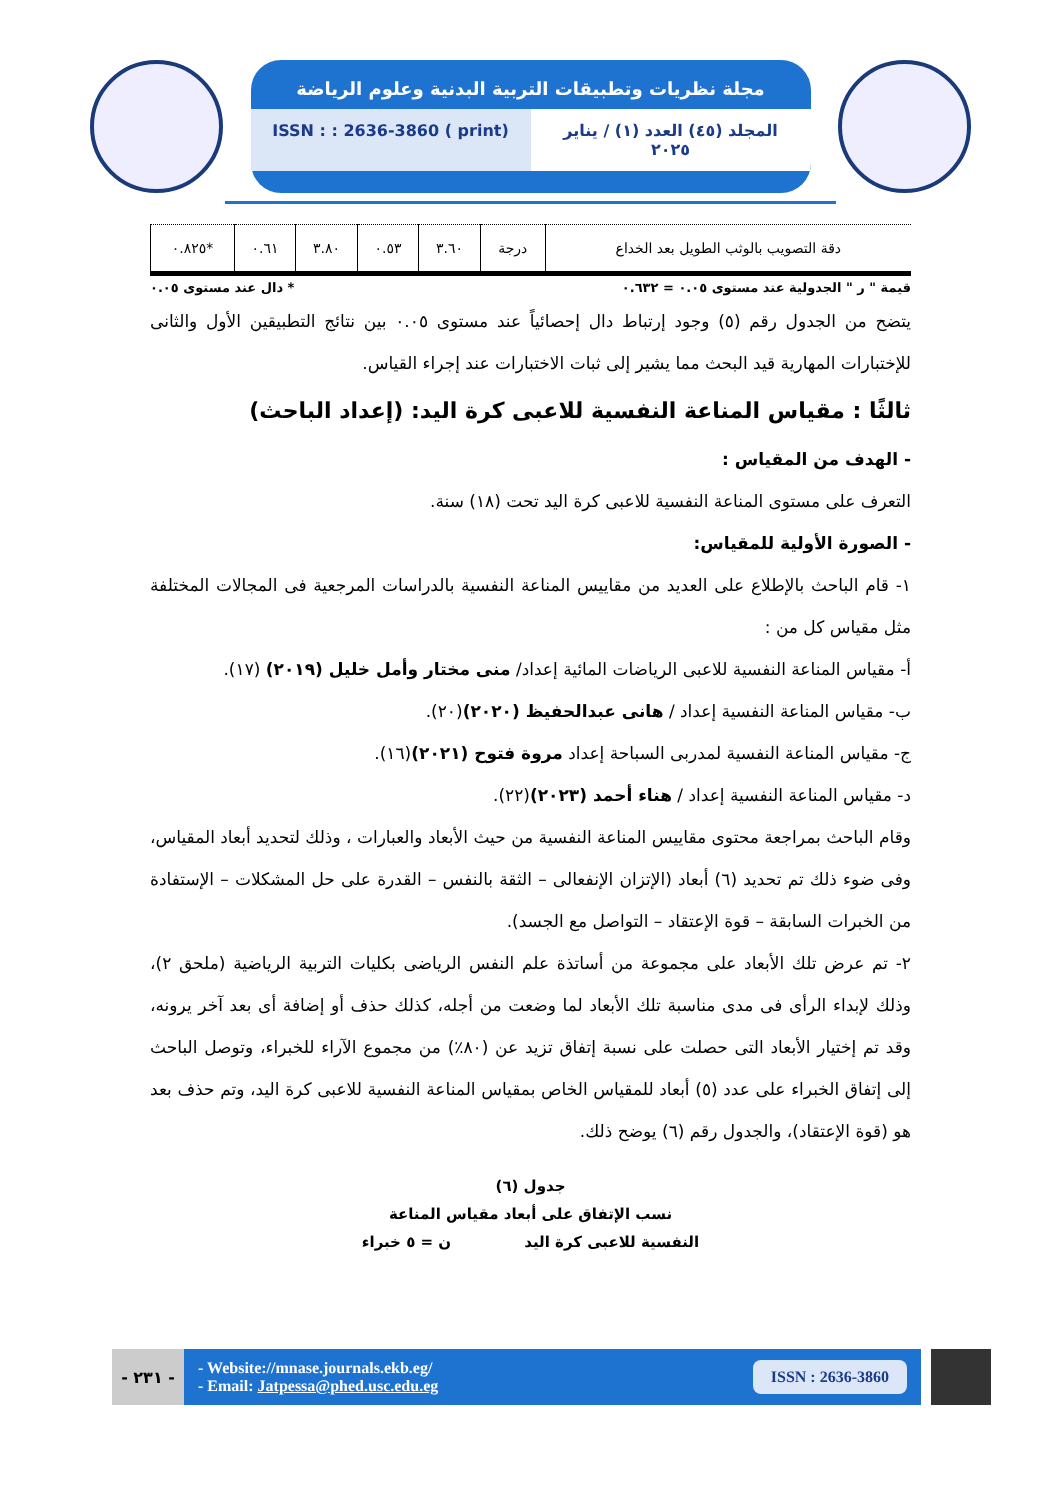مجلة نظريات وتطبيقات التربية البدنية وعلوم الرياضة
المجلد (٤٥) العدد (١) / يناير ٢٠٢٥
ISSN : : 2636-3860 ( print)
| دقة التصويب بالوثب الطويل بعد الخداع | درجة | ٣.٦٠ | ٠.٥٣ | ٣.٨٠ | ٠.٦١ | *٠.٨٢٥ |
قيمة " ر " الجدولية عند مستوى ٠.٠٥ = ٠.٦٣٢ * دال عند مستوى ٠.٠٥
يتضح من الجدول رقم (٥) وجود إرتباط دال إحصائياً عند مستوى ٠.٠٥ بين نتائج التطبيقين الأول والثانى للإختبارات المهارية قيد البحث مما يشير إلى ثبات الاختبارات عند إجراء القياس.
ثالثًا : مقياس المناعة النفسية للاعبى كرة اليد: (إعداد الباحث)
- الهدف من المقياس :
التعرف على مستوى المناعة النفسية للاعبى كرة اليد تحت (١٨) سنة.
- الصورة الأولية للمقياس:
١- قام الباحث بالإطلاع على العديد من مقاييس المناعة النفسية بالدراسات المرجعية فى المجالات المختلفة مثل مقياس كل من :
أ- مقياس المناعة النفسية للاعبى الرياضات المائية إعداد/ منى مختار وأمل خليل (٢٠١٩) (١٧).
ب- مقياس المناعة النفسية إعداد / هانى عبدالحفيظ (٢٠٢٠)(٢٠).
ج- مقياس المناعة النفسية لمدربى السباحة إعداد مروة فتوح (٢٠٢١)(١٦).
د- مقياس المناعة النفسية إعداد / هناء أحمد (٢٠٢٣)(٢٢).
وقام الباحث بمراجعة محتوى مقاييس المناعة النفسية من حيث الأبعاد والعبارات ، وذلك لتحديد أبعاد المقياس، وفى ضوء ذلك تم تحديد (٦) أبعاد (الإتزان الإنفعالى – الثقة بالنفس – القدرة على حل المشكلات – الإستفادة من الخبرات السابقة – قوة الإعتقاد – التواصل مع الجسد).
٢- تم عرض تلك الأبعاد على مجموعة من أساتذة علم النفس الرياضى بكليات التربية الرياضية (ملحق ٢)، وذلك لإبداء الرأى فى مدى مناسبة تلك الأبعاد لما وضعت من أجله، كذلك حذف أو إضافة أى بعد آخر يرونه، وقد تم إختيار الأبعاد التى حصلت على نسبة إتفاق تزيد عن (٨٠٪) من مجموع الآراء للخبراء، وتوصل الباحث إلى إتفاق الخبراء على عدد (٥) أبعاد للمقياس الخاص بمقياس المناعة النفسية للاعبى كرة اليد، وتم حذف بعد هو (قوة الإعتقاد)، والجدول رقم (٦) يوضح ذلك.
جدول (٦)
نسب الإتفاق على أبعاد مقياس المناعة
النفسية للاعبى كرة اليد ن = ٥ خبراء
- ٢٣١ -
- Website://mnase.journals.ekb.eg/
- Email: Jatpessa@phed.usc.edu.eg
ISSN : 2636-3860